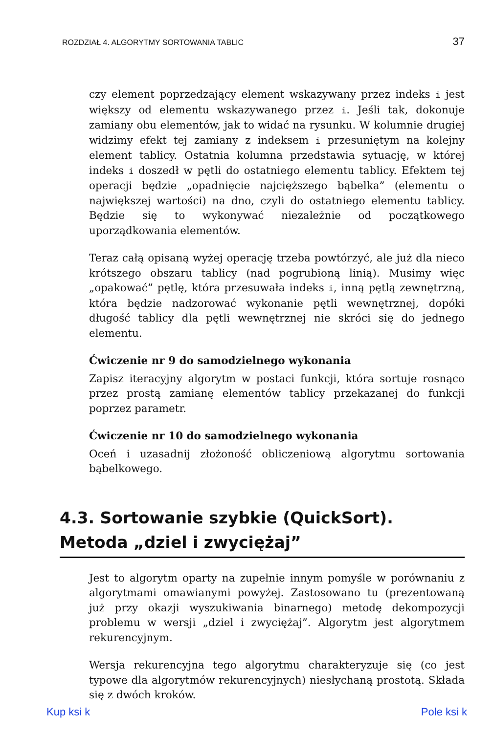ROZDZIAŁ 4. ALGORYTMY SORTOWANIA TABLIC 37
czy element poprzedzający element wskazywany przez indeks i jest większy od elementu wskazywanego przez i. Jeśli tak, dokonuje zamiany obu elementów, jak to widać na rysunku. W kolumnie drugiej widzimy efekt tej zamiany z indeksem i przesuniętym na kolejny element tablicy. Ostatnia kolumna przedstawia sytuację, w której indeks i doszedł w pętli do ostatniego elementu tablicy. Efektem tej operacji będzie „opadnięcie najcięższego bąbelka” (elementu o największej wartości) na dno, czyli do ostatniego elementu tablicy. Będzie się to wykonywać niezależnie od początkowego uporządkowania elementów.
Teraz całą opisaną wyżej operację trzeba powtórzyć, ale już dla nieco krótszego obszaru tablicy (nad pogrubioną linią). Musimy więc „opakować” pętlę, która przesuwała indeks i, inną pętlą zewnętrzną, która będzie nadzorować wykonanie pętli wewnętrznej, dopóki długość tablicy dla pętli wewnętrznej nie skróci się do jednego elementu.
Ćwiczenie nr 9 do samodzielnego wykonania
Zapisz iteracyjny algorytm w postaci funkcji, która sortuje rosnąco przez prostą zamianę elementów tablicy przekazanej do funkcji poprzez parametr.
Ćwiczenie nr 10 do samodzielnego wykonania
Oceń i uzasadnij złożoność obliczeniową algorytmu sortowania bąbelkowego.
4.3. Sortowanie szybkie (QuickSort).
Metoda „dziel i zwyciężaj”
Jest to algorytm oparty na zupełnie innym pomyśle w porównaniu z algorytmami omawianymi powyżej. Zastosowano tu (prezentowaną już przy okazji wyszukiwania binarnego) metodę dekompozycji problemu w wersji „dziel i zwyciężaj”. Algorytm jest algorytmem rekurencyjnym.
Wersja rekurencyjna tego algorytmu charakteryzuje się (co jest typowe dla algorytmów rekurencyjnych) niesłychaną prostotą. Składa się z dwóch kroków.
Kup ksi k Pole ksi k